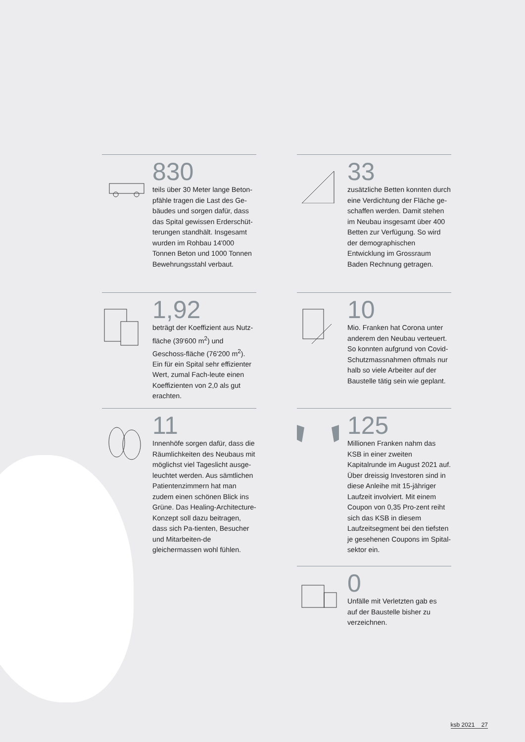830
teils über 30 Meter lange Beton-pfähle tragen die Last des Ge-bäudes und sorgen dafür, dass das Spital gewissen Erderschüt-terungen standhält. Insgesamt wurden im Rohbau 14'000 Tonnen Beton und 1000 Tonnen Bewehrungsstahl verbaut.
33
zusätzliche Betten konnten durch eine Verdichtung der Fläche ge-schaffen werden. Damit stehen im Neubau insgesamt über 400 Betten zur Verfügung. So wird der demographischen Entwicklung im Grossraum Baden Rechnung getragen.
1,92
beträgt der Koeffizient aus Nutz-fläche (39'600 m<sup>2</sup>) und Geschoss-fläche (76'200 m<sup>2</sup>). Ein für ein Spital sehr effizienter Wert, zumal Fach-leute einen Koeffizienten von 2,0 als gut erachten.
10
Mio. Franken hat Corona unter anderem den Neubau verteuert. So konnten aufgrund von Covid-Schutzmassnahmen oftmals nur halb so viele Arbeiter auf der Baustelle tätig sein wie geplant.
11
Innenhöfe sorgen dafür, dass die Räumlichkeiten des Neubaus mit möglichst viel Tageslicht ausge-leuchtet werden. Aus sämtlichen Patientenzimmern hat man zudem einen schönen Blick ins Grüne. Das Healing-Architecture-Konzept soll dazu beitragen, dass sich Pa-tienten, Besucher und Mitarbeiten-de gleichermassen wohl fühlen.
125
Millionen Franken nahm das KSB in einer zweiten Kapitalrunde im August 2021 auf. Über dreissig Investoren sind in diese Anleihe mit 15-jähriger Laufzeit involviert. Mit einem Coupon von 0,35 Pro-zent reiht sich das KSB in diesem Laufzeitsegment bei den tiefsten je gesehenen Coupons im Spital-sektor ein.
0
Unfälle mit Verletzten gab es
auf der Baustelle bisher zu
verzeichnen.
ksb 2021 27